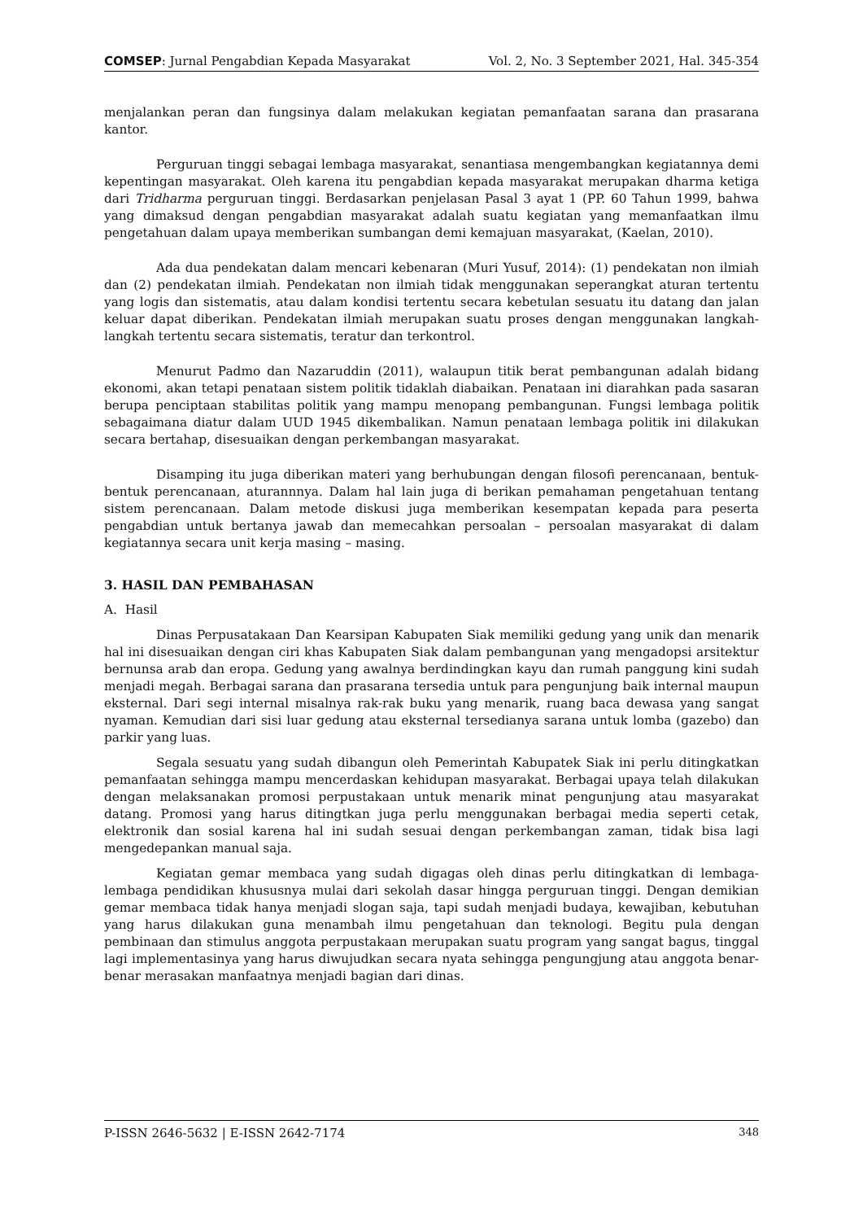COMSEP: Jurnal Pengabdian Kepada Masyarakat Vol. 2, No. 3 September 2021, Hal. 345-354
menjalankan peran dan fungsinya dalam melakukan kegiatan pemanfaatan sarana dan prasarana kantor.
Perguruan tinggi sebagai lembaga masyarakat, senantiasa mengembangkan kegiatannya demi kepentingan masyarakat. Oleh karena itu pengabdian kepada masyarakat merupakan dharma ketiga dari Tridharma perguruan tinggi. Berdasarkan penjelasan Pasal 3 ayat 1 (PP. 60 Tahun 1999, bahwa yang dimaksud dengan pengabdian masyarakat adalah suatu kegiatan yang memanfaatkan ilmu pengetahuan dalam upaya memberikan sumbangan demi kemajuan masyarakat, (Kaelan, 2010).
Ada dua pendekatan dalam mencari kebenaran (Muri Yusuf, 2014): (1) pendekatan non ilmiah dan (2) pendekatan ilmiah. Pendekatan non ilmiah tidak menggunakan seperangkat aturan tertentu yang logis dan sistematis, atau dalam kondisi tertentu secara kebetulan sesuatu itu datang dan jalan keluar dapat diberikan. Pendekatan ilmiah merupakan suatu proses dengan menggunakan langkah-langkah tertentu secara sistematis, teratur dan terkontrol.
Menurut Padmo dan Nazaruddin (2011), walaupun titik berat pembangunan adalah bidang ekonomi, akan tetapi penataan sistem politik tidaklah diabaikan. Penataan ini diarahkan pada sasaran berupa penciptaan stabilitas politik yang mampu menopang pembangunan. Fungsi lembaga politik sebagaimana diatur dalam UUD 1945 dikembalikan. Namun penataan lembaga politik ini dilakukan secara bertahap, disesuaikan dengan perkembangan masyarakat.
Disamping itu juga diberikan materi yang berhubungan dengan filosofi perencanaan, bentuk-bentuk perencanaan, aturannnya. Dalam hal lain juga di berikan pemahaman pengetahuan tentang sistem perencanaan. Dalam metode diskusi juga memberikan kesempatan kepada para peserta pengabdian untuk bertanya jawab dan memecahkan persoalan – persoalan masyarakat di dalam kegiatannya secara unit kerja masing – masing.
3. HASIL DAN PEMBAHASAN
A. Hasil
Dinas Perpusatakaan Dan Kearsipan Kabupaten Siak memiliki gedung yang unik dan menarik hal ini disesuaikan dengan ciri khas Kabupaten Siak dalam pembangunan yang mengadopsi arsitektur bernunsa arab dan eropa. Gedung yang awalnya berdindingkan kayu dan rumah panggung kini sudah menjadi megah. Berbagai sarana dan prasarana tersedia untuk para pengunjung baik internal maupun eksternal. Dari segi internal misalnya rak-rak buku yang menarik, ruang baca dewasa yang sangat nyaman. Kemudian dari sisi luar gedung atau eksternal tersedianya sarana untuk lomba (gazebo) dan parkir yang luas.
Segala sesuatu yang sudah dibangun oleh Pemerintah Kabupatek Siak ini perlu ditingkatkan pemanfaatan sehingga mampu mencerdaskan kehidupan masyarakat. Berbagai upaya telah dilakukan dengan melaksanakan promosi perpustakaan untuk menarik minat pengunjung atau masyarakat datang. Promosi yang harus ditingtkan juga perlu menggunakan berbagai media seperti cetak, elektronik dan sosial karena hal ini sudah sesuai dengan perkembangan zaman, tidak bisa lagi mengedepankan manual saja.
Kegiatan gemar membaca yang sudah digagas oleh dinas perlu ditingkatkan di lembaga-lembaga pendidikan khususnya mulai dari sekolah dasar hingga perguruan tinggi. Dengan demikian gemar membaca tidak hanya menjadi slogan saja, tapi sudah menjadi budaya, kewajiban, kebutuhan yang harus dilakukan guna menambah ilmu pengetahuan dan teknologi. Begitu pula dengan pembinaan dan stimulus anggota perpustakaan merupakan suatu program yang sangat bagus, tinggal lagi implementasinya yang harus diwujudkan secara nyata sehingga pengungjung atau anggota benar-benar merasakan manfaatnya menjadi bagian dari dinas.
P-ISSN 2646-5632 | E-ISSN 2642-7174 348